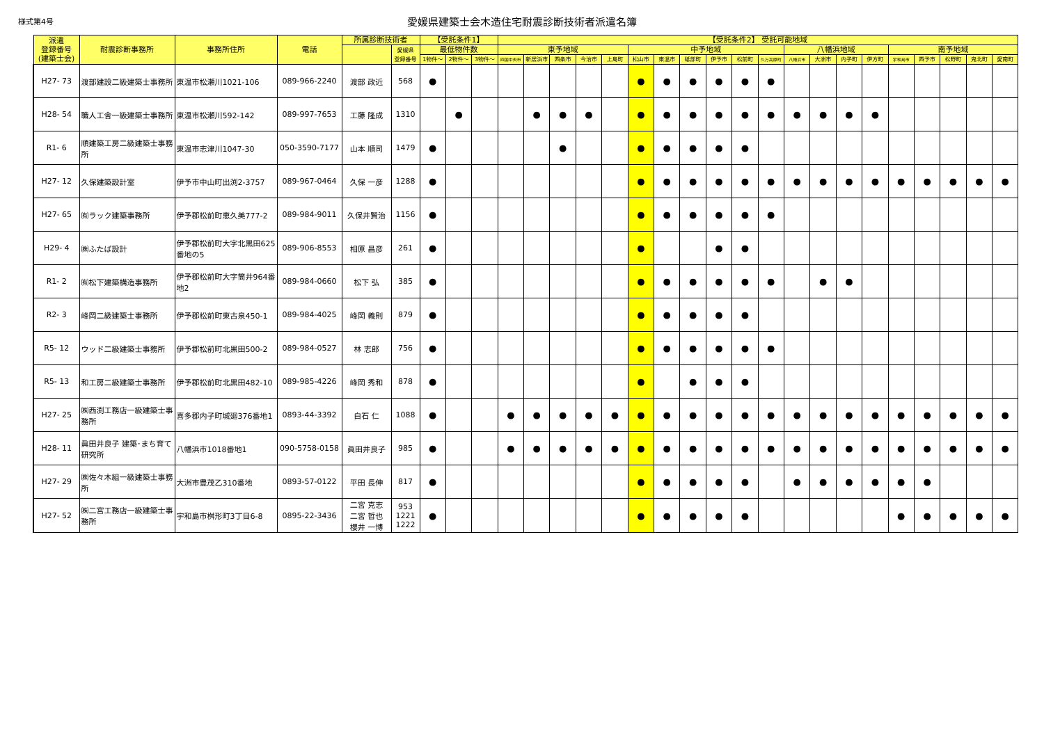様式第4号
愛媛県建築士会木造住宅耐震診断技術者派遣名簿
| 派遣 登録番号 (建築士会) | 耐震診断事務所 | 事務所住所 | 電話 | 所属診断技術者 | | 【受託条件1】 | | | 【受託条件2】 受託可能地域 | | | | | | | | | | | | | | | | | | | |
| --- | --- | --- | --- | --- | --- | --- | --- | --- | --- | --- | --- | --- | --- | --- | --- | --- | --- | --- | --- | --- | --- | --- | --- | --- | --- | --- | --- | --- |
| | | | | | 愛媛県 登録番号 | 最低物件数 | | | 東予地域 | | | | | 中予地域 | | | | | | 八幡浜地域 | | | | 南予地域 | | | | |
| | | | | | | 1物件～ | 2物件～ | 3物件～ | 四国中央市 | 新居浜市 | 西条市 | 今治市 | 上島町 | 松山市 | 東温市 | 砥部町 | 伊予市 | 松前町 | 久万高原町 | 八幡浜市 | 大洲市 | 内子町 | 伊方町 | 宇和島市 | 西予市 | 松野町 | 鬼北町 | 愛南町 |
| H27- 73 | 渡部建設二級建築士事務所 | 東温市松瀬川1021-106 | 089-966-2240 | 渡部 政近 | 568 | ● | | | | | | | | ● | ● | ● | ● | ● | ● | | | | | | | | | |
| H28- 54 | 職人工舎一級建築士事務所 | 東温市松瀬川592-142 | 089-997-7653 | 工藤 隆成 | 1310 | | ● | | | ● | ● | ● | | ● | ● | ● | ● | ● | ● | ● | ● | ● | ● | | | | | |
| R1- 6 | 順建築工房二級建築士事務所 | 東温市志津川1047-30 | 050-3590-7177 | 山本 順司 | 1479 | ● | | | | | ● | | | ● | ● | ● | ● | ● | | | | | | | | | | |
| H27- 12 | 久保建築設計室 | 伊予市中山町出渕2-3757 | 089-967-0464 | 久保 一彦 | 1288 | ● | | | | | | | | ● | ● | ● | ● | ● | ● | ● | ● | ● | ● | ● | ● | ● | ● | ● |
| H27- 65 | ㈲ラック建築事務所 | 伊予郡松前町恵久美777-2 | 089-984-9011 | 久保井賢治 | 1156 | ● | | | | | | | | ● | ● | ● | ● | ● | ● | | | | | | | | | |
| H29- 4 | ㈱ふたば設計 | 伊予郡松前町大字北黒田625番地の5 | 089-906-8553 | 相原 昌彦 | 261 | ● | | | | | | | | ● | | | ● | ● | | | | | | | | | | |
| R1- 2 | ㈲松下建築構造事務所 | 伊予郡松前町大字筒井964番地2 | 089-984-0660 | 松下 弘 | 385 | ● | | | | | | | | ● | ● | ● | ● | ● | ● | | ● | ● | | | | | | |
| R2- 3 | 峰岡二級建築士事務所 | 伊予郡松前町東古泉450-1 | 089-984-4025 | 峰岡 義則 | 879 | ● | | | | | | | | ● | ● | ● | ● | ● | | | | | | | | | | |
| R5- 12 | ウッド二級建築士事務所 | 伊予郡松前町北黒田500-2 | 089-984-0527 | 林 志郎 | 756 | ● | | | | | | | | ● | ● | ● | ● | ● | ● | | | | | | | | | |
| R5- 13 | 和工房二級建築士事務所 | 伊予郡松前町北黒田482-10 | 089-985-4226 | 峰岡 秀和 | 878 | ● | | | | | | | | ● | | ● | ● | ● | | | | | | | | | | |
| H27- 25 | ㈱西渕工務店一級建築士事務所 | 喜多郡内子町城廻376番地1 | 0893-44-3392 | 白石 仁 | 1088 | ● | | | ● | ● | ● | ● | ● | ● | ● | ● | ● | ● | ● | ● | ● | ● | ● | ● | ● | ● | ● | ● |
| H28- 11 | 眞田井良子 建築･まち育て研究所 | 八幡浜市1018番地1 | 090-5758-0158 | 眞田井良子 | 985 | ● | | | ● | ● | ● | ● | ● | ● | ● | ● | ● | ● | ● | ● | ● | ● | ● | ● | ● | ● | ● | ● |
| H27- 29 | ㈱佐々木組一級建築士事務所 | 大洲市豊茂乙310番地 | 0893-57-0122 | 平田 長伸 | 817 | ● | | | | | | | | ● | ● | ● | ● | ● | | ● | ● | ● | ● | ● | ● | | | |
| H27- 52 | ㈱二宮工務店一級建築士事務所 | 宇和島市桝形町3丁目6-8 | 0895-22-3436 | 二宮 克志 二宮 哲也 櫻井 一博 | 953 1221 1222 | ● | | | | | | | | ● | ● | ● | ● | ● | | | | | | ● | ● | ● | ● | ● |